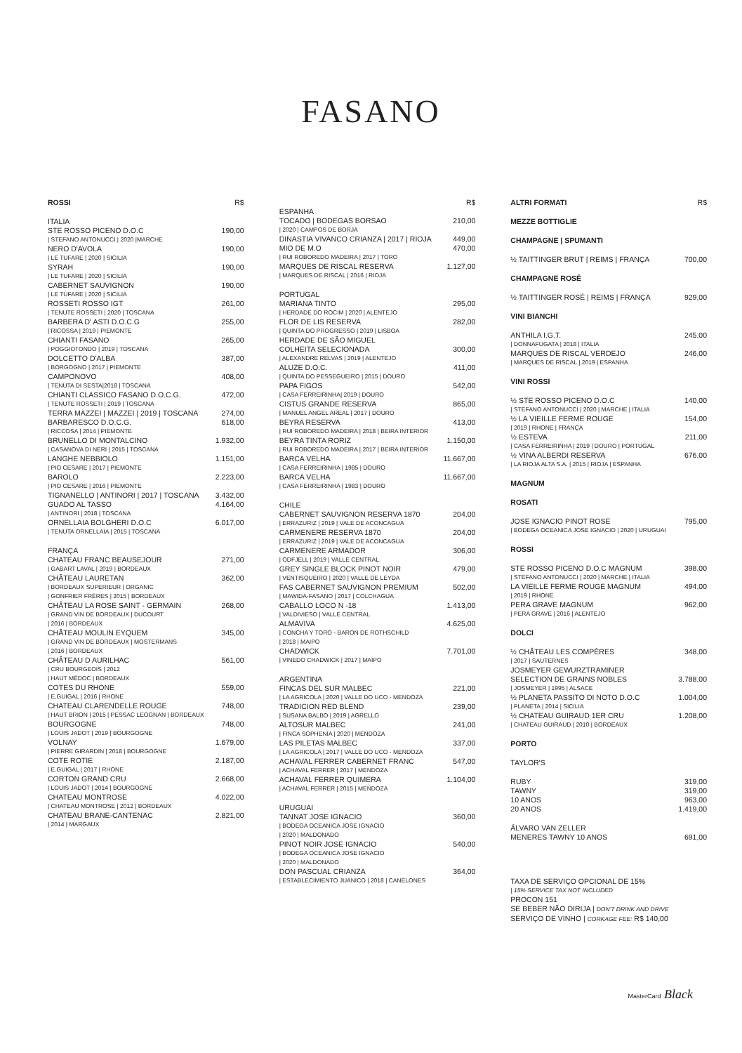FASANO
ROSSI R$
ITALIA
STE ROSSO PICENO D.O.C 190,00
| STEFANO ANTONUCCI | 2020 |MARCHE
NERO D'AVOLA 190,00
| LE TUFARE | 2020 | SICILIA
SYRAH 190,00
| LE TUFARE | 2020 | SICILIA
CABERNET SAUVIGNON 190,00
| LE TUFARE | 2020 | SICILIA
ROSSETI ROSSO IGT 261,00
| TENUTE ROSSETI | 2020 | TOSCANA
BARBERA D' ASTI D.O.C.G 255,00
| RICOSSA | 2019 | PIEMONTE
CHIANTI FASANO 265,00
| POGGIOTONDO | 2019 | TOSCANA
DOLCETTO D'ALBA 387,00
| BORGOGNO | 2017 | PIEMONTE
CAMPONOVO 408,00
| TENUTA DI SESTA|2018 | TOSCANA
CHIANTI CLASSICO FASANO D.O.C.G. 472,00
| TENUTE ROSSETI | 2019 | TOSCANA
TERRA MAZZEI | MAZZEI | 2019 | TOSCANA 274,00
BARBARESCO D.O.C.G. 618,00
| RICCOSA | 2014 | PIEMONTE
BRUNELLO DI MONTALCINO 1.932,00
| CASANOVA DI NERI | 2015 | TOSCANA
LANGHE NEBBIOLO 1.151,00
| PIO CESARE | 2017 | PIEMONTE
BAROLO 2.223,00
| PIO CESARE | 2016 | PIEMONTE
TIGNANELLO | ANTINORI | 2017 | TOSCANA 3.432,00
GUADO AL TASSO 4.164,00
| ANTINORI | 2018 | TOSCANA
ORNELLAIA BOLGHERI D.O.C 6.017,00
| TENUTA ORNELLAIA | 2015 | TOSCANA
FRANÇA
CHATEAU FRANC BEAUSEJOUR 271,00
| GABART LAVAL | 2019 | BORDEAUX
CHÂTEAU LAURETAN 362,00
| BORDEAUX SUPERIEUR | ORGANIC
| GONFRIER FRÈRES | 2015 | BORDEAUX
CHÂTEAU LA ROSE SAINT - GERMAIN 268,00
| GRAND VIN DE BORDEAUX | DUCOURT
| 2016 | BORDEAUX
CHÂTEAU MOULIN EYQUEM 345,00
| GRAND VIN DE BORDEAUX | MOSTERMANS
| 2016 | BORDEAUX
CHÂTEAU D AURILHAC 561,00
| CRU BOURGEOIS | 2012
| HAUT MÉDOC | BORDEAUX
COTES DU RHONE 559,00
| E.GUIGAL | 2016 | RHONE
CHATEAU CLARENDELLE ROUGE 748,00
| HAUT BRION | 2015 | PESSAC LEOGNAN | BORDEAUX
BOURGOGNE 748,00
| LOUIS JADOT | 2019 | BOURGOGNE
VOLNAY 1.679,00
| PIERRE GIRARDIN | 2018 | BOURGOGNE
COTE ROTIE 2.187,00
| E.GUIGAL | 2017 | RHONE
CORTON GRAND CRU 2.668,00
| LOUIS JADOT | 2014 | BOURGOGNE
CHATEAU MONTROSE 4.022,00
| CHATEAU MONTROSE | 2012 | BORDEAUX
CHATEAU BRANE-CANTENAC 2.821,00
| 2014 | MARGAUX
R$
ESPANHA
TOCADO | BODEGAS BORSAO 210,00
| 2020 | CAMPOS DE BORJA
DINASTIA VIVANCO CRIANZA | 2017 | RIOJA 449,00
MIO DE M.O 470,00
| RUI ROBOREDO MADEIRA | 2017 | TORO
MARQUES DE RISCAL RESERVA 1.127,00
| MARQUES DE RISCAL | 2016 | RIOJA
PORTUGAL
MARIANA TINTO 295,00
| HERDADE DO ROCIM | 2020 | ALENTEJO
FLOR DE LIS RESERVA 282,00
| QUINTA DO PROGRESSO | 2019 | LISBOA
HERDADE DE SÃO MIGUEL
COLHEITA SELECIONADA 300,00
| ALEXANDRE RELVAS | 2019 | ALENTEJO
ALUZE D.O.C. 411,00
| QUINTA DO PESSEGUEIRO | 2015 | DOURO
PAPA FIGOS 542,00
| CASA FERREIRINHA| 2019 | DOURO
CISTUS GRANDE RESERVA 865,00
| MANUEL ANGEL AREAL | 2017 | DOURO
BEYRA RESERVA 413,00
| RUI ROBOREDO MADEIRA | 2018 | BEIRA INTERIOR
BEYRA TINTA RORIZ 1.150,00
| RUI ROBOREDO MADEIRA | 2017 | BEIRA INTERIOR
BARCA VELHA 11.667,00
| CASA FERREIRINHA | 1985 | DOURO
BARCA VELHA 11.667,00
| CASA FERREIRINHA | 1983 | DOURO
CHILE
CABERNET SAUVIGNON RESERVA 1870 204,00
| ERRAZURIZ | 2019 | VALE DE ACONCAGUA
CARMENERE RESERVA 1870 204,00
| ERRAZURIZ | 2019 | VALE DE ACONCAGUA
CARMENERE ARMADOR 306,00
| ODFJELL | 2019 | VALLE CENTRAL
GREY SINGLE BLOCK PINOT NOIR 479,00
| VENTISQUEIRO | 2020 | VALLE DE LEYDA
FAS CABERNET SAUVIGNON PREMIUM 502,00
| MAWIDA-FASANO | 2017 | COLCHAGUA
CABALLO LOCO N -18 1.413,00
| VALDIVIESO | VALLE CENTRAL
ALMAVIVA 4.625,00
| CONCHA Y TORO - BARON DE ROTHSCHILD
| 2018 | MAIPO
CHADWICK 7.701,00
| VINEDO CHADWICK | 2017 | MAIPO
ARGENTINA
FINCAS DEL SUR MALBEC 221,00
| LA AGRICOLA | 2020 | VALLE DO UCO - MENDOZA
TRADICION RED BLEND 239,00
| SUSANA BALBO | 2019 | AGRELLO
ALTOSUR MALBEC 241,00
| FINCA SOPHENIA | 2020 | MENDOZA
LAS PILETAS MALBEC 337,00
| LA AGRICOLA | 2017 | VALLE DO UCO - MENDOZA
ACHAVAL FERRER CABERNET FRANC 547,00
| ACHAVAL FERRER | 2017 | MENDOZA
ACHAVAL FERRER QUIMERA 1.104,00
| ACHAVAL FERRER | 2015 | MENDOZA
URUGUAI
TANNAT JOSE IGNACIO 360,00
| BODEGA OCEANICA JOSE IGNACIO
| 2020 | MALDONADO
PINOT NOIR JOSE IGNACIO 540,00
| BODEGA OCEANICA JOSE IGNACIO
| 2020 | MALDONADO
DON PASCUAL CRIANZA 364,00
| ESTABLECIMIENTO JUANICO | 2018 | CANELONES
ALTRI FORMATI R$
MEZZE BOTTIGLIE
CHAMPAGNE | SPUMANTI
½ TAITTINGER BRUT | REIMS | FRANÇA 700,00
CHAMPAGNE ROSÉ
½ TAITTINGER ROSÉ | REIMS | FRANÇA 929,00
VINI BIANCHI
ANTHILA I.G.T. 245,00
| DONNAFUGATA | 2018 | ITALIA
MARQUES DE RISCAL VERDEJO 246,00
| MARQUES DE RISCAL | 2019 | ESPANHA
VINI ROSSI
½ STE ROSSO PICENO D.O.C 140,00
| STEFANO ANTONUCCI | 2020 | MARCHE | ITALIA
½ LA VIEILLE FERME ROUGE 154,00
| 2019 | RHONE | FRANÇA
½ ESTEVA 211,00
| CASA FERREIRINHA | 2019 | DOURO | PORTUGAL
½ VINA ALBERDI RESERVA 676,00
| LA RIOJA ALTA S.A. | 2015 | RIOJA | ESPANHA
MAGNUM
ROSATI
JOSE IGNACIO PINOT ROSE 795,00
| BODEGA OCEANICA JOSE IGNACIO | 2020 | URUGUAI
ROSSI
STE ROSSO PICENO D.O.C MAGNUM 398,00
| STEFANO ANTONUCCI | 2020 | MARCHE | ITALIA
LA VIEILLE FERME ROUGE MAGNUM 494,00
| 2019 | RHONE
PERA GRAVE MAGNUM 962,00
| PERA GRAVE | 2016 | ALENTEJO
DOLCI
½ CHÂTEAU LES COMPÈRES 348,00
| 2017 | SAUTERNES
JOSMEYER GEWURZTRAMINER
SELECTION DE GRAINS NOBLES 3.788,00
| JOSMEYER | 1995 | ALSACE
½ PLANETA PASSITO DI NOTO D.O.C 1.004,00
| PLANETA | 2014 | SICILIA
½ CHATEAU GUIRAUD 1ER CRU 1.208,00
| CHATEAU GUIRAUD | 2010 | BORDEAUX
PORTO
TAYLOR'S
RUBY 319,00
TAWNY 319,00
10 ANOS 963,00
20 ANOS 1.419,00
ÁLVARO VAN ZELLER
MENERES TAWNY 10 ANOS 691,00
TAXA DE SERVIÇO OPCIONAL DE 15%
| 15% SERVICE TAX NOT INCLUDED
PROCON 151
SE BEBER NÃO DIRIJA | DON'T DRINK AND DRIVE
SERVIÇO DE VINHO | CORKAGE FEE: R$ 140,00
MasterCard Black